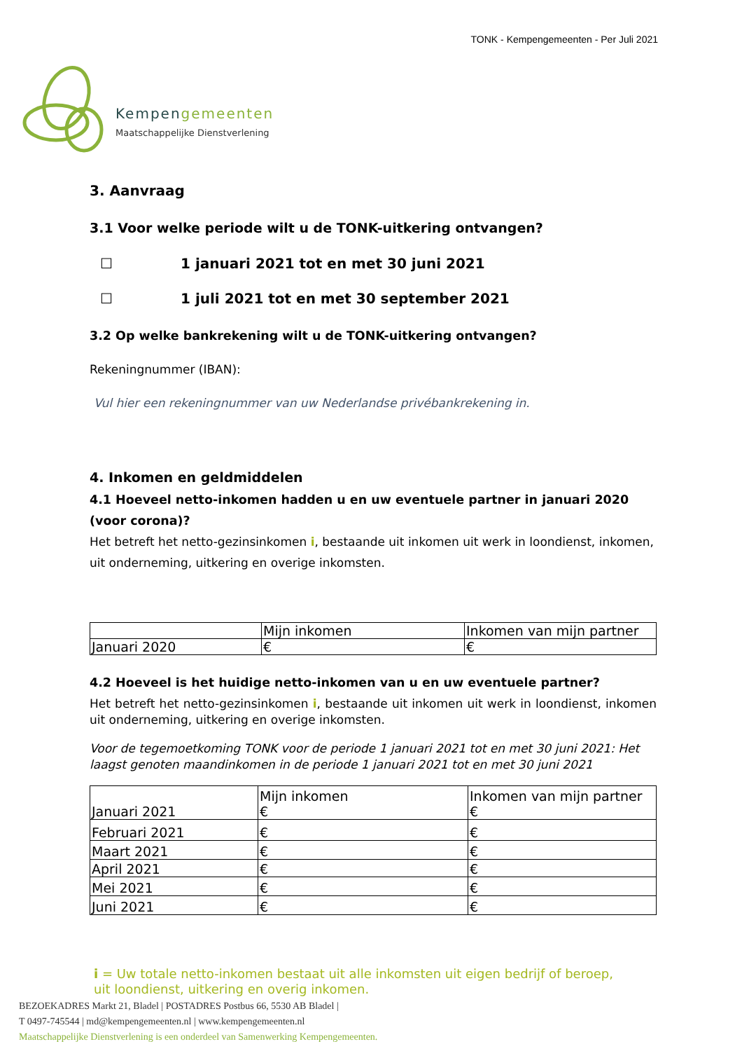TONK - Kempengemeenten - Per Juli 2021
Kempengemeenten
Maatschappelijke Dienstverlening
3. Aanvraag
3.1 Voor welke periode wilt u de TONK-uitkering ontvangen?
☐ 1 januari 2021 tot en met 30 juni 2021
☐ 1 juli 2021 tot en met 30 september 2021
3.2 Op welke bankrekening wilt u de TONK-uitkering ontvangen?
Rekeningnummer (IBAN):
Vul hier een rekeningnummer van uw Nederlandse privébankrekening in.
4. Inkomen en geldmiddelen
4.1 Hoeveel netto-inkomen hadden u en uw eventuele partner in januari 2020 (voor corona)?
Het betreft het netto-gezinsinkomen i, bestaande uit inkomen uit werk in loondienst, inkomen, uit onderneming, uitkering en overige inkomsten.
| | Mijn inkomen | Inkomen van mijn partner |
| Januari 2020 | € | € |
4.2 Hoeveel is het huidige netto-inkomen van u en uw eventuele partner?
Het betreft het netto-gezinsinkomen i, bestaande uit inkomen uit werk in loondienst, inkomen uit onderneming, uitkering en overige inkomsten.
Voor de tegemoetkoming TONK voor de periode 1 januari 2021 tot en met 30 juni 2021: Het laagst genoten maandinkomen in de periode 1 januari 2021 tot en met 30 juni 2021
| Januari 2021 | Mijn inkomen € | Inkomen van mijn partner € |
| Februari 2021 | € | € |
| Maart 2021 | € | € |
| April 2021 | € | € |
| Mei 2021 | € | € |
| Juni 2021 | € | € |
i = Uw totale netto-inkomen bestaat uit alle inkomsten uit eigen bedrijf of beroep,
uit loondienst, uitkering en overig inkomen.
BEZOEKADRES Markt 21, Bladel | POSTADRES Postbus 66, 5530 AB Bladel |
T 0497-745544 | md@kempengemeenten.nl | www.kempengemeenten.nl
Maatschappelijke Dienstverlening is een onderdeel van Samenwerking Kempengemeenten.